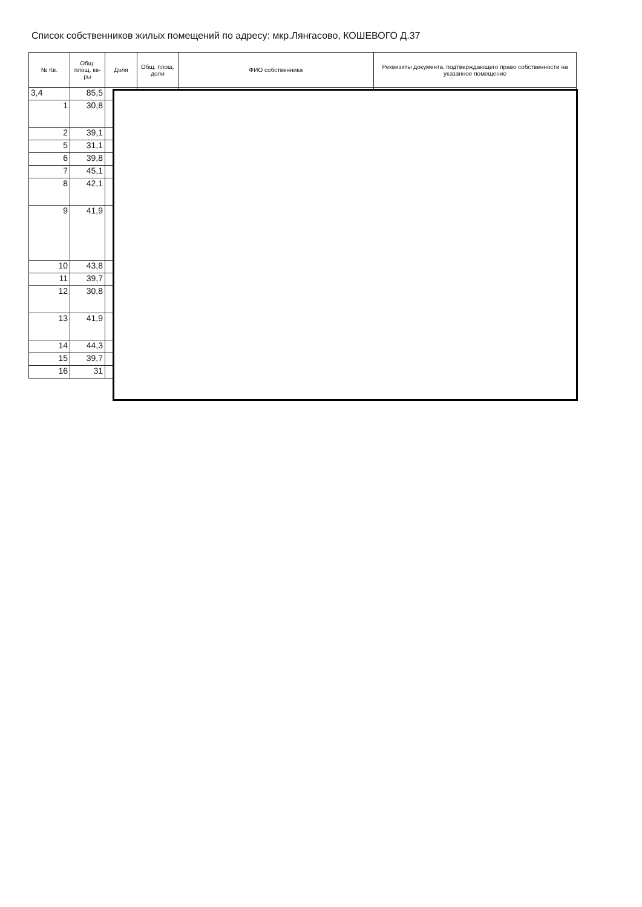Список собственников жилых помещений по адресу: мкр.Лянгасово, КОШЕВОГО Д.37
| № Кв. | Общ. площ. кв-ры | Доля | Общ. площ. доли | ФИО собственника | Реквизиты документа, подтверждающего право собственности на указанное помещение |
| --- | --- | --- | --- | --- | --- |
| 3,4 | 85,5 | | | | |
| 1 | 30,8 | | | | |
| 2 | 39,1 | | | | |
| 5 | 31,1 | | | | |
| 6 | 39,8 | | | | |
| 7 | 45,1 | | | | |
| 8 | 42,1 | | | | |
| 9 | 41,9 | | | | |
| 10 | 43,8 | | | | |
| 11 | 39,7 | | | | |
| 12 | 30,8 | | | | |
| 13 | 41,9 | | | | |
| 14 | 44,3 | | | | |
| 15 | 39,7 | | | | |
| 16 | 31 | | | | |